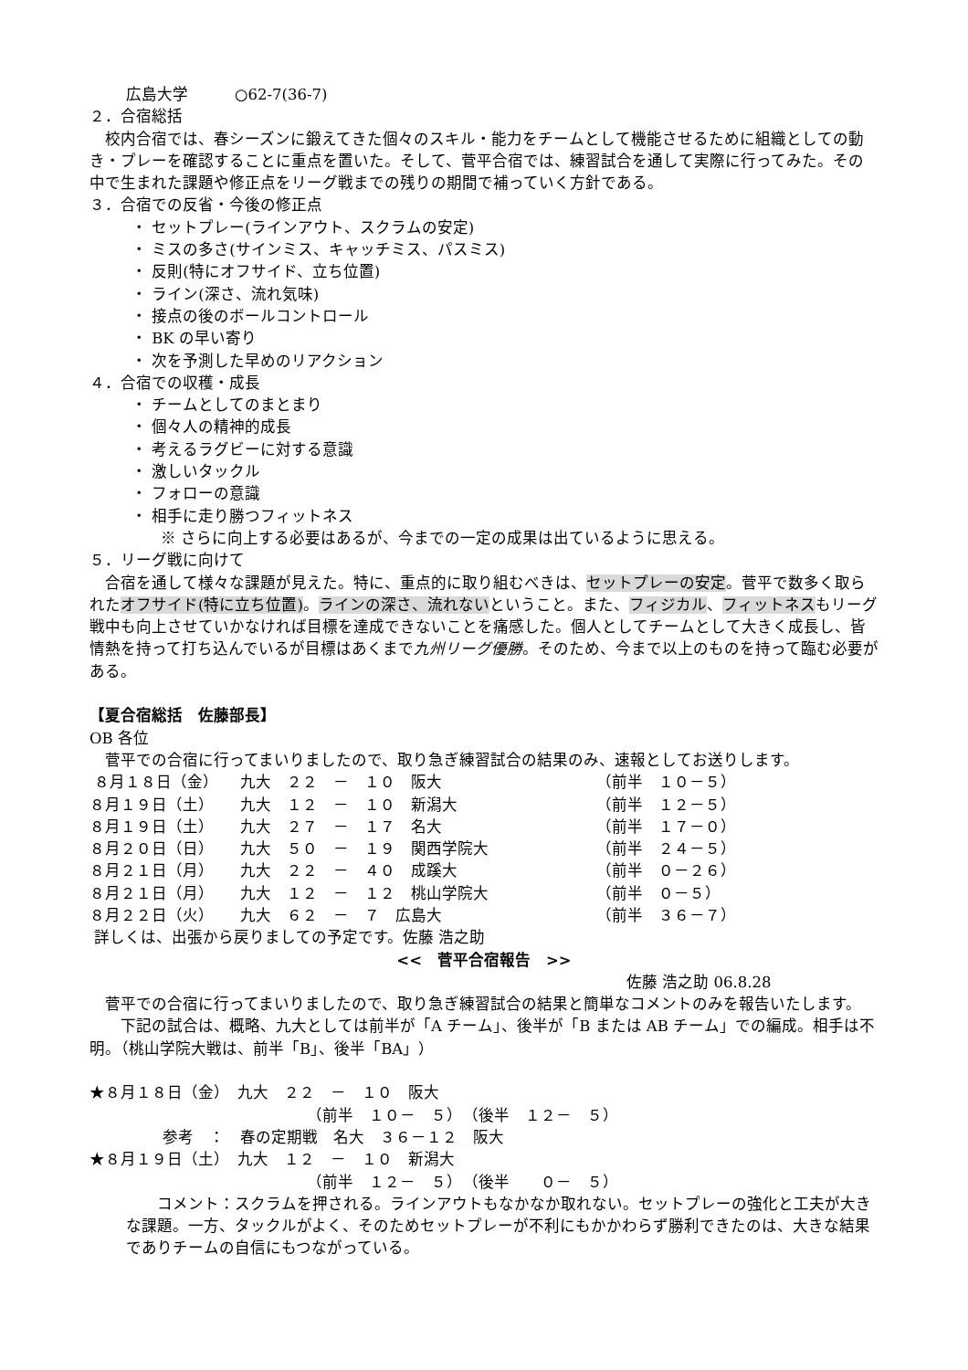広島大学　　　○62-7(36-7)
２．合宿総括
　校内合宿では、春シーズンに鍛えてきた個々のスキル・能力をチームとして機能させるために組織としての動き・プレーを確認することに重点を置いた。そして、菅平合宿では、練習試合を通して実際に行ってみた。その中で生まれた課題や修正点をリーグ戦までの残りの期間で補っていく方針である。
３．合宿での反省・今後の修正点
・ セットプレー(ラインアウト、スクラムの安定)
・ ミスの多さ(サインミス、キャッチミス、パスミス)
・ 反則(特にオフサイド、立ち位置)
・ ライン(深さ、流れ気味)
・ 接点の後のボールコントロール
・ BK の早い寄り
・ 次を予測した早めのリアクション
４．合宿での収穫・成長
・ チームとしてのまとまり
・ 個々人の精神的成長
・ 考えるラグビーに対する意識
・ 激しいタックル
・ フォローの意識
・ 相手に走り勝つフィットネス
※ さらに向上する必要はあるが、今までの一定の成果は出ているように思える。
５．リーグ戦に向けて
　合宿を通して様々な課題が見えた。特に、重点的に取り組むべきは、セットプレーの安定。菅平で数多く取られたオフサイド(特に立ち位置)。ラインの深さ、流れないということ。また、フィジカル、フィットネスもリーグ戦中も向上させていかなければ目標を達成できないことを痛感した。個人としてチームとして大きく成長し、皆情熱を持って打ち込んでいるが目標はあくまで九州リーグ優勝。そのため、今まで以上のものを持って臨む必要がある。
【夏合宿総括　佐藤部長】
OB 各位
　菅平での合宿に行ってまいりましたので、取り急ぎ練習試合の結果のみ、速報としてお送りします。
| ８月１８日（金） | 九大 ２２ － １０ 阪大 | （前半 １０－５） |
| ８月１９日（土） | 九大 １２ － １０ 新潟大 | （前半 １２－５） |
| ８月１９日（土） | 九大 ２７ － １７ 名大 | （前半 １７－０） |
| ８月２０日（日） | 九大 ５０ － １９ 関西学院大 | （前半 ２４－５） |
| ８月２１日（月） | 九大 ２２ － ４０ 成蹊大 | （前半 ０－２６） |
| ８月２１日（月） | 九大 １２ － １２ 桃山学院大 | （前半 ０－５） |
| ８月２２日（火） | 九大 ６２ － ７ 広島大 | （前半 ３６－７） |
詳しくは、出張から戻りましての予定です。佐藤 浩之助
<<　菅平合宿報告　>>
佐藤 浩之助 06.8.28
　菅平での合宿に行ってまいりましたので、取り急ぎ練習試合の結果と簡単なコメントのみを報告いたします。
　　下記の試合は、概略、九大としては前半が「A チーム」、後半が「B または AB チーム」での編成。相手は不明。（桃山学院大戦は、前半「B」、後半「BA」）
★８月１８日（金）　九大　２２　－　１０　阪大
（前半　１０－　５）　（後半　１２－　５）
参考　：　春の定期戦　名大　３６－１２　阪大
★８月１９日（土）　九大　１２　－　１０　新潟大
（前半　１２－　５）　（後半　　０－　５）
　　コメント：スクラムを押される。ラインアウトもなかなか取れない。セットプレーの強化と工夫が大きな課題。一方、タックルがよく、そのためセットプレーが不利にもかかわらず勝利できたのは、大きな結果でありチームの自信にもつながっている。